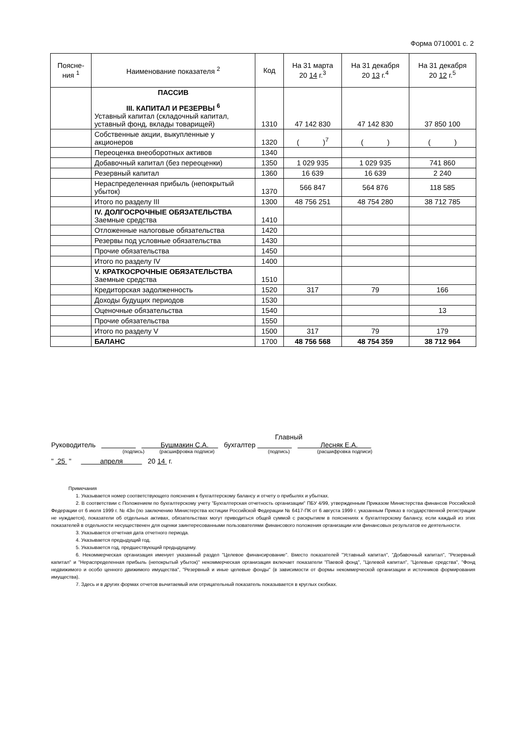Форма 0710001 с. 2
| Поясне-ния <sup>1</sup> | Наименование показателя <sup>2</sup> | Код | На 31 марта 20 14 г.<sup>3</sup> | На 31 декабря 20 13 г.<sup>4</sup> | На 31 декабря 20 12 г.<sup>5</sup> |
| --- | --- | --- | --- | --- | --- |
| | ПАССИВ III. КАПИТАЛ И РЕЗЕРВЫ <sup>6</sup> Уставный капитал (складочный капитал, уставный фонд, вклады товарищей) | 1310 | 47 142 830 | 47 142 830 | 37 850 100 |
| | Собственные акции, выкупленные у акционеров | 1320 | ( )<sup>7</sup> | ( ) | ( ) |
| | Переоценка внеоборотных активов | 1340 | | | |
| | Добавочный капитал (без переоценки) | 1350 | 1 029 935 | 1 029 935 | 741 860 |
| | Резервный капитал | 1360 | 16 639 | 16 639 | 2 240 |
| | Нераспределенная прибыль (непокрытый убыток) | 1370 | 566 847 | 564 876 | 118 585 |
| | Итого по разделу III | 1300 | 48 756 251 | 48 754 280 | 38 712 785 |
| | IV. ДОЛГОСРОЧНЫЕ ОБЯЗАТЕЛЬСТВА Заемные средства | 1410 | | | |
| | Отложенные налоговые обязательства | 1420 | | | |
| | Резервы под условные обязательства | 1430 | | | |
| | Прочие обязательства | 1450 | | | |
| | Итого по разделу IV | 1400 | | | |
| | V. КРАТКОСРОЧНЫЕ ОБЯЗАТЕЛЬСТВА Заемные средства | 1510 | | | |
| | Кредиторская задолженность | 1520 | 317 | 79 | 166 |
| | Доходы будущих периодов | 1530 | | | |
| | Оценочные обязательства | 1540 | | | 13 |
| | Прочие обязательства | 1550 | | | |
| | Итого по разделу V | 1500 | 317 | 79 | 179 |
| | БАЛАНС | 1700 | 48 756 568 | 48 754 359 | 38 712 964 |
Главный
Руководитель Бушмакин С.А. бухгалтер Лесняк Е.А.
(подпись) (расшифровка подписи) (подпись) (расшифровка подписи)
" 25 " апреля 20 14 г.
Примечания
1. Указывается номер соответствующего пояснения к бухгалтерскому балансу и отчету о прибылях и убытках.
2. В соответствии с Положением по бухгалтерскому учету "Бухгалтерская отчетность организации" ПБУ 4/99, утвержденным Приказом Министерства финансов Российской Федерации от 6 июля 1999 г. № 43н (по заключению Министерства юстиции Российской Федерации № 6417-ПК от 6 августа 1999 г. указанным Приказ в государственной регистрации не нуждается), показатели об отдельных активах, обязательствах могут приводиться общей суммой с раскрытием в пояснениях к бухгалтерскому балансу, если каждый из этих показателей в отдельности несущественен для оценки заинтересованными пользователями финансового положения организации или финансовых результатов ее деятельности.
3. Указывается отчетная дата отчетного периода.
4. Указывается предыдущий год.
5. Указывается год, предшествующий предыдущему.
6. Некоммерческая организация именует указанный раздел "Целевое финансирование". Вместо показателей "Уставный капитал", "Добавочный капитал", "Резервный капитал" и "Нераспределенная прибыль (непокрытый убыток)" некоммерческая организация включает показатели "Паевой фонд", "Целевой капитал", "Целевые средства", "Фонд недвижимого и особо ценного движимого имущества", "Резервный и иные целевые фонды" (в зависимости от формы некоммерческой организации и источников формирования имущества).
7. Здесь и в других формах отчетов вычитаемый или отрицательный показатель показывается в круглых скобках.